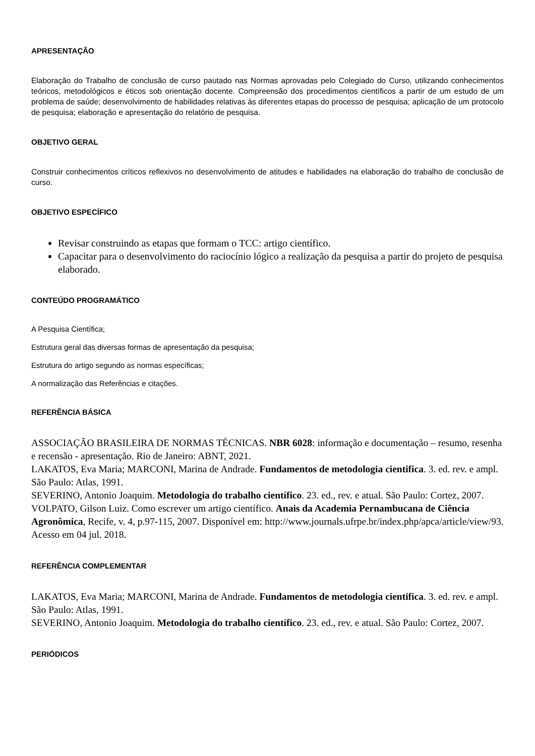APRESENTAÇÃO
Elaboração do Trabalho de conclusão de curso pautado nas Normas aprovadas pelo Colegiado do Curso, utilizando conhecimentos teóricos, metodológicos e éticos sob orientação docente. Compreensão dos procedimentos científicos a partir de um estudo de um problema de saúde; desenvolvimento de habilidades relativas às diferentes etapas do processo de pesquisa; aplicação de um protocolo de pesquisa; elaboração e apresentação do relatório de pesquisa.
OBJETIVO GERAL
Construir conhecimentos críticos reflexivos no desenvolvimento de atitudes e habilidades na elaboração do trabalho de conclusão de curso.
OBJETIVO ESPECÍFICO
Revisar construindo as etapas que formam o TCC: artigo científico.
Capacitar para o desenvolvimento do raciocínio lógico a realização da pesquisa a partir do projeto de pesquisa elaborado.
CONTEÚDO PROGRAMÁTICO
A Pesquisa Científica;
Estrutura geral das diversas formas de apresentação da pesquisa;
Estrutura do artigo segundo as normas específicas;
A normalização das Referências e citações.
REFERÊNCIA BÁSICA
ASSOCIAÇÃO BRASILEIRA DE NORMAS TÉCNICAS. NBR 6028: informação e documentação – resumo, resenha e recensão - apresentação. Rio de Janeiro: ABNT, 2021.
LAKATOS, Eva Maria; MARCONI, Marina de Andrade. Fundamentos de metodologia cientifica. 3. ed. rev. e ampl. São Paulo: Atlas, 1991.
SEVERINO, Antonio Joaquim. Metodologia do trabalho científico. 23. ed., rev. e atual. São Paulo: Cortez, 2007.
VOLPATO, Gilson Luiz. Como escrever um artigo científico. Anais da Academia Pernambucana de Ciência Agronômica, Recife, v. 4, p.97-115, 2007. Disponível em: http://www.journals.ufrpe.br/index.php/apca/article/view/93. Acesso em 04 jul. 2018.
REFERÊNCIA COMPLEMENTAR
LAKATOS, Eva Maria; MARCONI, Marina de Andrade. Fundamentos de metodologia cientifica. 3. ed. rev. e ampl. São Paulo: Atlas, 1991.
SEVERINO, Antonio Joaquim. Metodologia do trabalho científico. 23. ed., rev. e atual. São Paulo: Cortez, 2007.
PERIÓDICOS